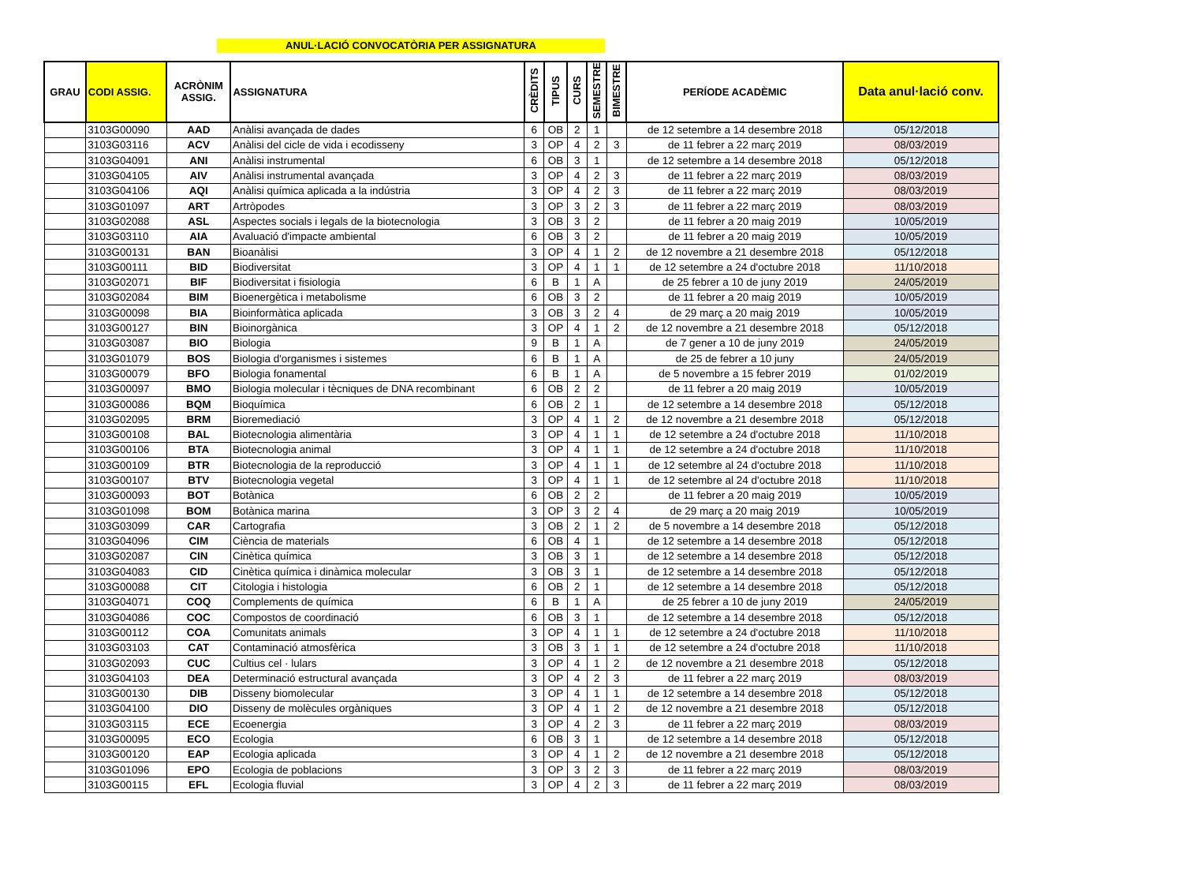ANUL·LACIÓ CONVOCATÒRIA PER ASSIGNATURA
| GRAU | CODI ASSIG. | ACRÒNIM ASSIG. | ASSIGNATURA | CRÈDITS | TIPUS | CURS | SEMESTRE | BIMESTRE | PERÍODE ACADÈMIC | Data anul·lació conv. |
| --- | --- | --- | --- | --- | --- | --- | --- | --- | --- | --- |
| | 3103G00090 | AAD | Anàlisi avançada de dades | 6 | OB | 2 | 1 | | de 12 setembre a 14 desembre 2018 | 05/12/2018 |
| | 3103G03116 | ACV | Anàlisi del cicle de vida i ecodisseny | 3 | OP | 4 | 2 | 3 | de 11 febrer a 22 març 2019 | 08/03/2019 |
| | 3103G04091 | ANI | Anàlisi instrumental | 6 | OB | 3 | 1 | | de 12 setembre a 14 desembre 2018 | 05/12/2018 |
| | 3103G04105 | AIV | Anàlisi instrumental avançada | 3 | OP | 4 | 2 | 3 | de 11 febrer a 22 març 2019 | 08/03/2019 |
| | 3103G04106 | AQI | Anàlisi química aplicada a la indústria | 3 | OP | 4 | 2 | 3 | de 11 febrer a 22 març 2019 | 08/03/2019 |
| | 3103G01097 | ART | Artròpodes | 3 | OP | 3 | 2 | 3 | de 11 febrer a 22 març 2019 | 08/03/2019 |
| | 3103G02088 | ASL | Aspectes socials i legals de la biotecnologia | 3 | OB | 3 | 2 | | de 11 febrer a 20 maig 2019 | 10/05/2019 |
| | 3103G03110 | AIA | Avaluació d'impacte ambiental | 6 | OB | 3 | 2 | | de 11 febrer a 20 maig 2019 | 10/05/2019 |
| | 3103G00131 | BAN | Bioanàlisi | 3 | OP | 4 | 1 | 2 | de 12 novembre a 21 desembre 2018 | 05/12/2018 |
| | 3103G00111 | BID | Biodiversitat | 3 | OP | 4 | 1 | 1 | de 12 setembre a 24 d'octubre 2018 | 11/10/2018 |
| | 3103G02071 | BIF | Biodiversitat i fisiologia | 6 | B | 1 | A | | de 25 febrer a 10 de juny 2019 | 24/05/2019 |
| | 3103G02084 | BIM | Bioenergètica i metabolisme | 6 | OB | 3 | 2 | | de 11 febrer a 20 maig 2019 | 10/05/2019 |
| | 3103G00098 | BIA | Bioinformàtica aplicada | 3 | OB | 3 | 2 | 4 | de 29 març a 20 maig 2019 | 10/05/2019 |
| | 3103G00127 | BIN | Bioinorgànica | 3 | OP | 4 | 1 | 2 | de 12 novembre a 21 desembre 2018 | 05/12/2018 |
| | 3103G03087 | BIO | Biologia | 9 | B | 1 | A | | de 7 gener a 10 de juny 2019 | 24/05/2019 |
| | 3103G01079 | BOS | Biologia d'organismes i sistemes | 6 | B | 1 | A | | de 25 de febrer a 10 juny | 24/05/2019 |
| | 3103G00079 | BFO | Biologia fonamental | 6 | B | 1 | A | | de 5 novembre a 15 febrer 2019 | 01/02/2019 |
| | 3103G00097 | BMO | Biologia molecular i tècniques de DNA recombinant | 6 | OB | 2 | 2 | | de 11 febrer a 20 maig 2019 | 10/05/2019 |
| | 3103G00086 | BQM | Bioquímica | 6 | OB | 2 | 1 | | de 12 setembre a 14 desembre 2018 | 05/12/2018 |
| | 3103G02095 | BRM | Bioremediació | 3 | OP | 4 | 1 | 2 | de 12 novembre a 21 desembre 2018 | 05/12/2018 |
| | 3103G00108 | BAL | Biotecnologia alimentària | 3 | OP | 4 | 1 | 1 | de 12 setembre a 24 d'octubre 2018 | 11/10/2018 |
| | 3103G00106 | BTA | Biotecnologia animal | 3 | OP | 4 | 1 | 1 | de 12 setembre a 24 d'octubre 2018 | 11/10/2018 |
| | 3103G00109 | BTR | Biotecnologia de la reproducció | 3 | OP | 4 | 1 | 1 | de 12 setembre al 24 d'octubre 2018 | 11/10/2018 |
| | 3103G00107 | BTV | Biotecnologia vegetal | 3 | OP | 4 | 1 | 1 | de 12 setembre al 24 d'octubre 2018 | 11/10/2018 |
| | 3103G00093 | BOT | Botànica | 6 | OB | 2 | 2 | | de 11 febrer a 20 maig 2019 | 10/05/2019 |
| | 3103G01098 | BOM | Botànica marina | 3 | OP | 3 | 2 | 4 | de 29 març a 20 maig 2019 | 10/05/2019 |
| | 3103G03099 | CAR | Cartografia | 3 | OB | 2 | 1 | 2 | de 5 novembre a 14 desembre 2018 | 05/12/2018 |
| | 3103G04096 | CIM | Ciència de materials | 6 | OB | 4 | 1 | | de 12 setembre a 14 desembre 2018 | 05/12/2018 |
| | 3103G02087 | CIN | Cinètica química | 3 | OB | 3 | 1 | | de 12 setembre a 14 desembre 2018 | 05/12/2018 |
| | 3103G04083 | CID | Cinètica química i dinàmica molecular | 3 | OB | 3 | 1 | | de 12 setembre a 14 desembre 2018 | 05/12/2018 |
| | 3103G00088 | CIT | Citologia i histologia | 6 | OB | 2 | 1 | | de 12 setembre a 14 desembre 2018 | 05/12/2018 |
| | 3103G04071 | COQ | Complements de química | 6 | B | 1 | A | | de 25 febrer a 10 de juny 2019 | 24/05/2019 |
| | 3103G04086 | COC | Compostos de coordinació | 6 | OB | 3 | 1 | | de 12 setembre a 14 desembre 2018 | 05/12/2018 |
| | 3103G00112 | COA | Comunitats animals | 3 | OP | 4 | 1 | 1 | de 12 setembre a 24 d'octubre 2018 | 11/10/2018 |
| | 3103G03103 | CAT | Contaminació atmosfèrica | 3 | OB | 3 | 1 | 1 | de 12 setembre a 24 d'octubre 2018 | 11/10/2018 |
| | 3103G02093 | CUC | Cultius cel · lulars | 3 | OP | 4 | 1 | 2 | de 12 novembre a 21 desembre 2018 | 05/12/2018 |
| | 3103G04103 | DEA | Determinació estructural avançada | 3 | OP | 4 | 2 | 3 | de 11 febrer a 22 març 2019 | 08/03/2019 |
| | 3103G00130 | DIB | Disseny biomolecular | 3 | OP | 4 | 1 | 1 | de 12 setembre a 14 desembre 2018 | 05/12/2018 |
| | 3103G04100 | DIO | Disseny de molècules orgàniques | 3 | OP | 4 | 1 | 2 | de 12 novembre a 21 desembre 2018 | 05/12/2018 |
| | 3103G03115 | ECE | Ecoenergia | 3 | OP | 4 | 2 | 3 | de 11 febrer a 22 març 2019 | 08/03/2019 |
| | 3103G00095 | ECO | Ecologia | 6 | OB | 3 | 1 | | de 12 setembre a 14 desembre 2018 | 05/12/2018 |
| | 3103G00120 | EAP | Ecologia aplicada | 3 | OP | 4 | 1 | 2 | de 12 novembre a 21 desembre 2018 | 05/12/2018 |
| | 3103G01096 | EPO | Ecologia de poblacions | 3 | OP | 3 | 2 | 3 | de 11 febrer a 22 març 2019 | 08/03/2019 |
| | 3103G00115 | EFL | Ecologia fluvial | 3 | OP | 4 | 2 | 3 | de 11 febrer a 22 març 2019 | 08/03/2019 |